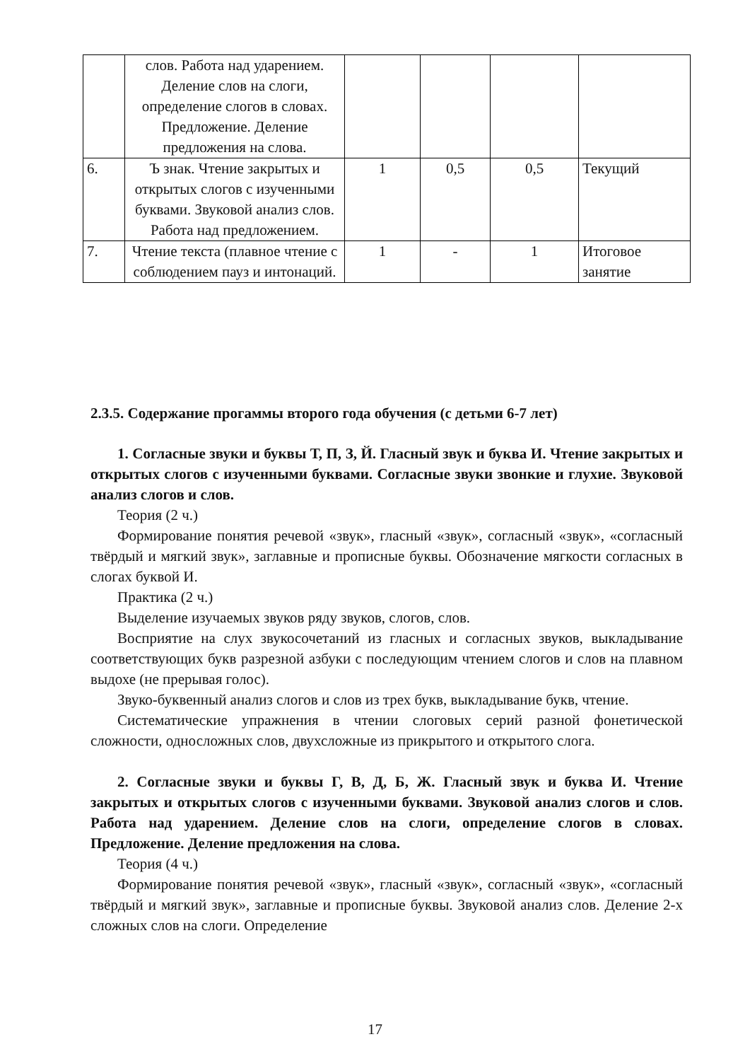| | слов. Работа над ударением. Деление слов на слоги, определение слогов в словах. Предложение. Деление предложения на слова. | | | | |
| 6. | Ъ знак. Чтение закрытых и открытых слогов с изученными буквами. Звуковой анализ слов. Работа над предложением. | 1 | 0,5 | 0,5 | Текущий |
| 7. | Чтение текста (плавное чтение с соблюдением пауз и интонаций. | 1 | - | 1 | Итоговое занятие |
2.3.5. Содержание прогаммы второго года обучения (с детьми 6-7 лет)
1. Согласные звуки и буквы Т, П, З, Й. Гласный звук и буква И. Чтение закрытых и открытых слогов с изученными буквами. Согласные звуки звонкие и глухие. Звуковой анализ слогов и слов.
Теория (2 ч.)
Формирование понятия речевой «звук», гласный «звук», согласный «звук», «согласный твёрдый и мягкий звук», заглавные и прописные буквы. Обозначение мягкости согласных в слогах буквой И.
Практика (2 ч.)
Выделение изучаемых звуков ряду звуков, слогов, слов.
Восприятие на слух звукосочетаний из гласных и согласных звуков, выкладывание соответствующих букв разрезной азбуки с последующим чтением слогов и слов на плавном выдохе (не прерывая голос).
Звуко-буквенный анализ слогов и слов из трех букв, выкладывание букв, чтение.
Систематические упражнения в чтении слоговых серий разной фонетической сложности, односложных слов, двухсложные из прикрытого и открытого слога.
2. Согласные звуки и буквы Г, В, Д, Б, Ж. Гласный звук и буква И. Чтение закрытых и открытых слогов с изученными буквами. Звуковой анализ слогов и слов. Работа над ударением. Деление слов на слоги, определение слогов в словах. Предложение. Деление предложения на слова.
Теория (4 ч.)
Формирование понятия речевой «звук», гласный «звук», согласный «звук», «согласный твёрдый и мягкий звук», заглавные и прописные буквы. Звуковой анализ слов. Деление 2-х сложных слов на слоги. Определение
17